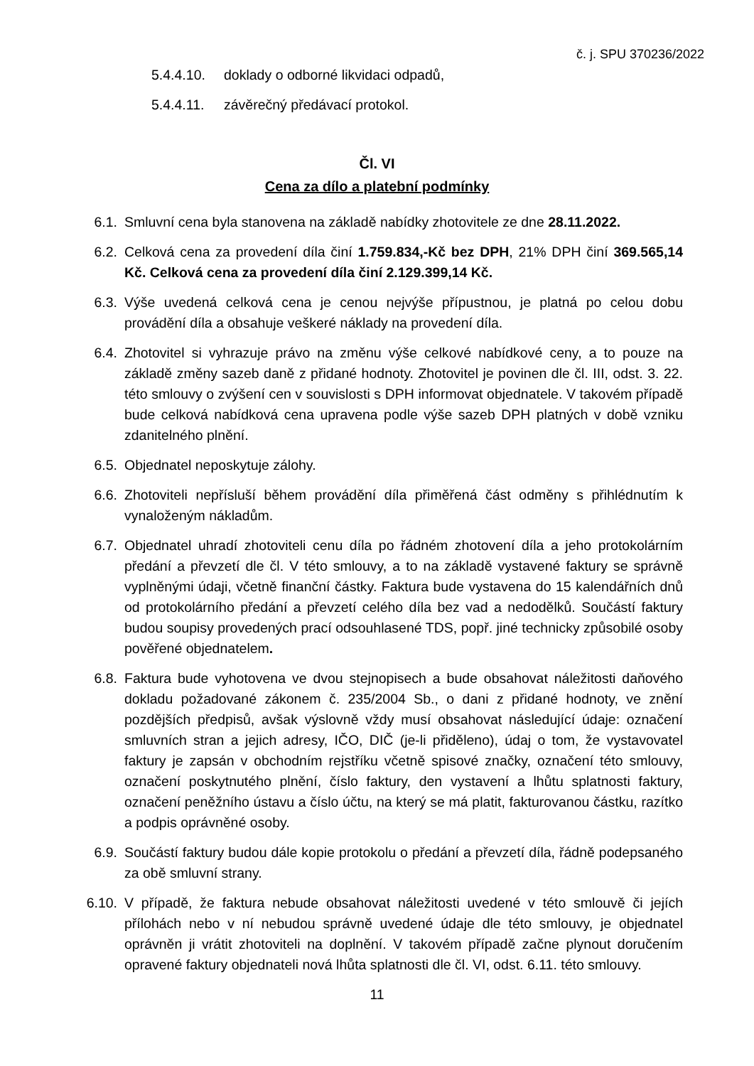č. j. SPU 370236/2022
5.4.4.10. doklady o odborné likvidaci odpadů,
5.4.4.11. závěrečný předávací protokol.
Čl. VI
Cena za dílo a platební podmínky
6.1. Smluvní cena byla stanovena na základě nabídky zhotovitele ze dne 28.11.2022.
6.2. Celková cena za provedení díla činí 1.759.834,-Kč bez DPH, 21% DPH činí 369.565,14 Kč. Celková cena za provedení díla činí 2.129.399,14 Kč.
6.3. Výše uvedená celková cena je cenou nejvýše přípustnou, je platná po celou dobu provádění díla a obsahuje veškeré náklady na provedení díla.
6.4. Zhotovitel si vyhrazuje právo na změnu výše celkové nabídkové ceny, a to pouze na základě změny sazeb daně z přidané hodnoty. Zhotovitel je povinen dle čl. III, odst. 3. 22. této smlouvy o zvýšení cen v souvislosti s DPH informovat objednatele. V takovém případě bude celková nabídková cena upravena podle výše sazeb DPH platných v době vzniku zdanitelného plnění.
6.5. Objednatel neposkytuje zálohy.
6.6. Zhotoviteli nepřísluší během provádění díla přiměřená část odměny s přihlédnutím k vynaloženým nákladům.
6.7. Objednatel uhradí zhotoviteli cenu díla po řádném zhotovení díla a jeho protokolárním předání a převzetí dle čl. V této smlouvy, a to na základě vystavené faktury se správně vyplněnými údaji, včetně finanční částky. Faktura bude vystavena do 15 kalendářních dnů od protokolárního předání a převzetí celého díla bez vad a nedodělků. Součástí faktury budou soupisy provedených prací odsouhlasené TDS, popř. jiné technicky způsobilé osoby pověřené objednatelem.
6.8. Faktura bude vyhotovena ve dvou stejnopisech a bude obsahovat náležitosti daňového dokladu požadované zákonem č. 235/2004 Sb., o dani z přidané hodnoty, ve znění pozdějších předpisů, avšak výslovně vždy musí obsahovat následující údaje: označení smluvních stran a jejich adresy, IČO, DIČ (je-li přiděleno), údaj o tom, že vystavovatel faktury je zapsán v obchodním rejstříku včetně spisové značky, označení této smlouvy, označení poskytnutého plnění, číslo faktury, den vystavení a lhůtu splatnosti faktury, označení peněžního ústavu a číslo účtu, na který se má platit, fakturovanou částku, razítko a podpis oprávněné osoby.
6.9. Součástí faktury budou dále kopie protokolu o předání a převzetí díla, řádně podepsaného za obě smluvní strany.
6.10. V případě, že faktura nebude obsahovat náležitosti uvedené v této smlouvě či jejích přílohách nebo v ní nebudou správně uvedené údaje dle této smlouvy, je objednatel oprávněn ji vrátit zhotoviteli na doplnění. V takovém případě začne plynout doručením opravené faktury objednateli nová lhůta splatnosti dle čl. VI, odst. 6.11. této smlouvy.
11